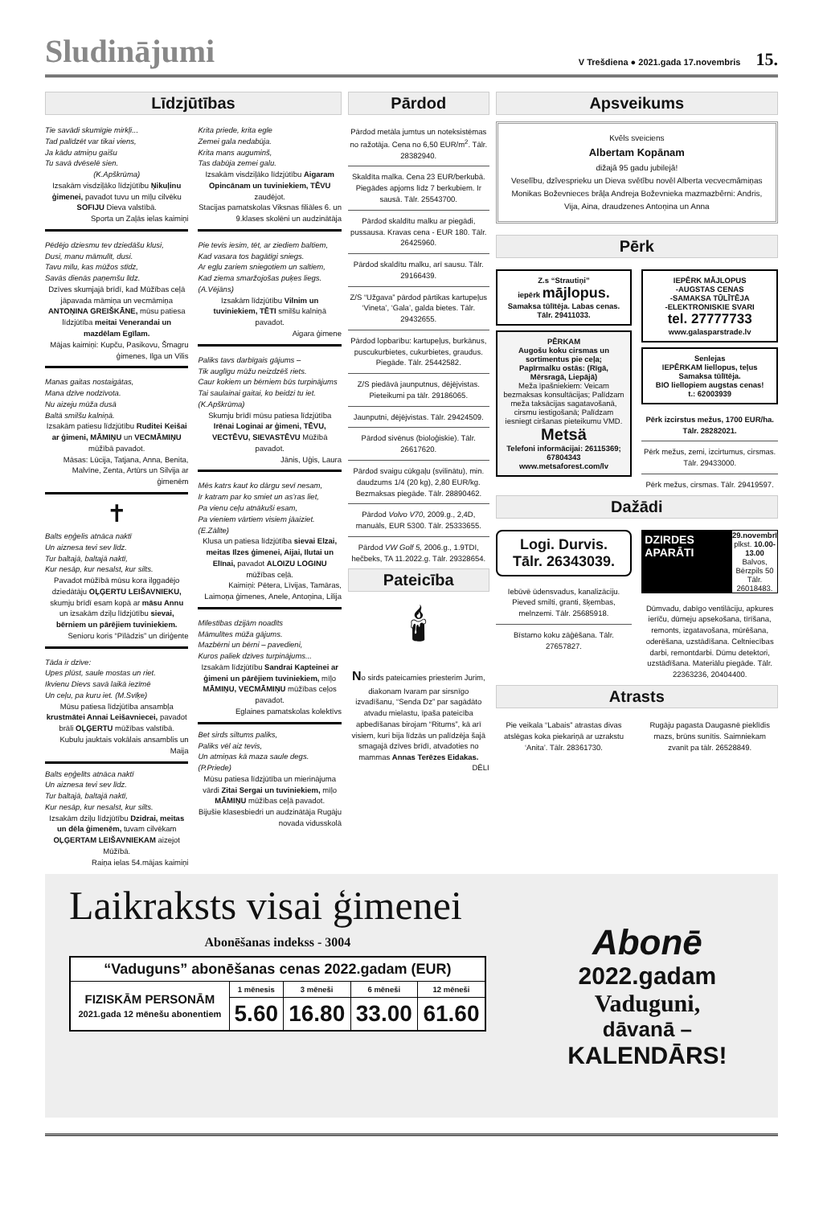Sludinājumi
V Trešdiena ● 2021.gada 17.novembris 15.
Līdzjūtības
Tie savādi skumīgie mirkļi...
Tad palīdzēt var tikai viens,
Ja kādu atmiņu gaišu
Tu savā dvēselē sien.
(K.Apškrūma)
Izsakām visdziļāko līdzjūtību Ņikuļinu ģimenei, pavadot tuvu un mīļu cilvēku SOFIJU Dieva valstībā.
Sporta un Zaļās ielas kaimiņi
Pēdējo dziesmu tev dziedāšu klusi,
Dusi, manu māmulīt, dusi.
Tavu mīlu, kas mūžos stīdz,
Savās dienās paņemšu līdz.
Dzīves skumjajā brīdī, kad Mūžības ceļā jāpavada māmiņa un vecmāmiņa ANTOŅINA GREIŠKĀNE, mūsu patiesa līdzjūtība meitai Venerandai un mazdēlam Egīlam.
Mājas kaimiņi: Kupču, Pasikovu, Šmagru ģimenes, Ilga un Vilis
Manas gaitas nostaigātas,
Mana dzīve nodzīvota.
Nu aizeju mūža dusā
Baltā smilšu kalniņā.
Izsakām patiesu līdzjūtību Ruditei Keišai ar ģimeni, MĀMIŅU un VECMĀMIŅU mūžībā pavadot.
Māsas: Lūcija, Tatjana, Anna, Benita, Malvīne, Zenta, Artūrs un Silvija ar ģimenēm
✝
Balts eņģelis atnāca naktī
Un aiznesa tevi sev līdz.
Tur baltajā, baltajā naktī,
Kur nesāp, kur nesalst, kur silts.
Pavadot mūžībā mūsu kora ilggadējo dziedātāju OĻĢERTU LEIŠAVNIEKU, skumju brīdī esam kopā ar māsu Annu un izsakām dziļu līdzjūtību sievai, bērniem un pārējiem tuviniekiem.
Senioru koris “Pīlādzis” un diriģente
Tāda ir dzīve:
Upes plūst, saule mostas un riet.
Ikvienu Dievs savā laikā iezīmē
Un ceļu, pa kuru iet. (M.Svīķe)
Mūsu patiesa līdzjūtība ansambļa krustmātei Annai Leišavniecei, pavadot brāli OĻĢERTU mūžības valstībā.
Kubulu jauktais vokālais ansamblis un Maija
Balts eņģelīts atnāca naktī
Un aiznesa tevi sev līdz.
Tur baltajā, baltajā naktī,
Kur nesāp, kur nesalst, kur silts.
Izsakām dziļu līdzjūtību Dzidrai, meitas un dēla ģimenēm, tuvam cilvēkam OĻĢERTAM LEIŠAVNIEKAM aizejot Mūžībā.
Raiņa ielas 54.mājas kaimiņi
Krita priede, krita egle
Zemei gala nedabūja.
Krita mans auguminš,
Tas dabūja zemei galu.
Izsakām visdziļāko līdzjūtību Aigaram Opincānam un tuviniekiem, TĒVU zaudējot.
Stacijas pamatskolas Viksnas filiāles 6. un 9.klases skolēni un audzinātāja
Pie tevis iesim, tēt, ar ziediem baltiem,
Kad vasara tos bagātīgi sniegs.
Ar egļu zariem sniegotiem un saltiem,
Kad ziema smaržojošas puķes liegs. (A.Vējāns)
Izsakām līdzjūtību Vilnim un tuviniekiem, TĒTI smilšu kalniņā pavadot.
Aigara ģimene
Paliks tavs darbīgais gājums –
Tik auglīgu mūžu neizdzēš riets.
Caur kokiem un bērniem būs turpinājums
Tai saulainai gaitai, ko beidzi tu iet. (K.Apškrūma)
Skumju brīdī mūsu patiesa līdzjūtība Irēnai Loginai ar ģimeni, TĒVU, VECTĒVU, SIEVASTĒVU Mūžībā pavadot.
Jānis, Uģis, Laura
Mēs katrs kaut ko dārgu sevī nesam,
Ir katram par ko smiet un as’ras liet,
Pa vienu ceļu atnākuši esam,
Pa vieniem vārtiem visiem jāaiziet. (E.Zālīte)
Klusa un patiesa līdzjūtība sievai Elzai, meitas Ilzes ģimenei, Aijai, Ilutai un Elīnai, pavadot ALOIZU LOGINU mūžības ceļā.
Kaimiņi: Pētera, Līvijas, Tamāras, Laimoņa ģimenes, Anele, Antoņina, Lilija
Mīlestības dzijām noadīts
Māmulītes mūža gājums.
Mazbērni un bērni – pavedieni,
Kuros paliek dzīves turpinājums...
Izsakām līdzjūtību Sandrai Kapteinei ar ģimeni un pārējiem tuviniekiem, mīļo MĀMIŅU, VECMĀMIŅU mūžības ceļos pavadot.
Eglaines pamatskolas kolektīvs
Bet sirds siltums paliks,
Paliks vēl aiz tevis,
Un atmiņas kā maza saule degs. (P.Priede)
Mūsu patiesa līdzjūtība un mierinājuma vārdi Zitai Sergai un tuviniekiem, mīļo MĀMIŅU mūžības ceļā pavadot.
Bijušie klasesbiedri un audzinātāja Rugāju novada vidusskolā
Pārdod
Pārdod metāla jumtus un noteksistēmas no ražotāja. Cena no 6,50 EUR/m<sup>2</sup>. Tālr. 28382940.
Skaldīta malka. Cena 23 EUR/berkubā. Piegādes apjoms līdz 7 berkubiem. Ir sausā. Tālr. 25543700.
Pārdod skaldītu malku ar piegādi, pussausa. Kravas cena - EUR 180. Tālr. 26425960.
Pārdod skaldītu malku, arī sausu. Tālr. 29166439.
Z/S “Užgava” pārdod pārtikas kartupeļus ‘Vineta’, ‘Gala’, galda bietes. Tālr. 29432655.
Pārdod lopbarību: kartupeļus, burkānus, puscukurbietes, cukurbietes, graudus. Piegāde. Tālr. 25442582.
Z/S piedāvā jaunputnus, dējējvistas. Pieteikumi pa tālr. 29186065.
Jaunputni, dējējvistas. Tālr. 29424509.
Pārdod sivēnus (bioloģiskie). Tālr. 26617620.
Pārdod svaigu cūkgaļu (svilinātu), min. daudzums 1/4 (20 kg), 2,80 EUR/kg. Bezmaksas piegāde. Tālr. 28890462.
Pārdod Volvo V70, 2009.g., 2,4D, manuāls, EUR 5300. Tālr. 25333655.
Pārdod VW Golf 5, 2006.g., 1.9TDI, hečbeks, TA 11.2022.g. Tālr. 29328654.
Pateicība
🕯
No sirds pateicamies priesterim Jurim, diakonam Ivaram par sirsnīgo izvadīšanu, “Senda Dz” par sagādāto atvadu mielastu, īpaša pateicība apbedīšanas birojam “Ritums”, kā arī visiem, kuri bija līdzās un palīdzēja šajā smagajā dzīves brīdī, atvadoties no mammas Annas Terēzes Eidakas.
DĒLI
Apsveikums
Kvēls sveiciens
Albertam Kopānam
dižajā 95 gadu jubilejā!
Veselību, dzīvesprieku un Dieva svētību novēl Alberta vecvecmāmiņas Monikas Boževnieces brāļa Andreja Boževnieka mazmazbērni: Andris, Vija, Aina, draudzenes Antoņina un Anna
Pērk
Z.s “Strautiņi”
iepērk mājlopus.
Samaksa tūlītēja. Labas cenas.
Tālr. 29411033.
PĒRKAM
Augošu koku cirsmas un sortimentus pie ceļa;
Papīrmalku ostās: (Rīgā, Mērsragā, Liepājā)
Meža īpašniekiem: Veicam bezmaksas konsultācijas; Palīdzam meža taksācijas sagatavošanā, cirsmu iestigošanā; Palīdzam iesniegt ciršanas pieteikumu VMD.
Metsä
Telefoni informācijai: 26115369; 67804343
www.metsaforest.com/lv
IEPĒRK MĀJLOPUS
-AUGSTAS CENAS
-SAMAKSA TŪLĪTĒJA
-ELEKTRONISKIE SVARI
tel. 27777733
www.galasparstrade.lv
Senlejas
IEPĒRKAM liellopus, teļus
Samaksa tūlītēja.
BIO liellopiem augstas cenas!
t.: 62003939
Pērk izcirstus mežus, 1700 EUR/ha. Tālr. 28282021.
Pērk mežus, zemi, izcirtumus, cirsmas. Tālr. 29433000.
Pērk mežus, cirsmas. Tālr. 29419597.
Dažādi
Logi. Durvis.
Tālr. 26343039.
Iebūvē ūdensvadus, kanalizāciju. Pieved smilti, granti, šķembas, melnzemi. Tālr. 25685918.
Bīstamo koku zāģēšana. Tālr. 27657827.
DZIRDES APARĀTI
29.novembrī
plkst. 10.00-13.00
Balvos, Bērzpils 50
Tālr. 26018483.
Dūmvadu, dabīgo ventilāciju, apkures ierīču, dūmeju apsekošana, tīrīšana, remonts, izgatavošana, mūrēšana, oderēšana, uzstādīšana. Celtniecības darbi, remontdarbi. Dūmu detektori, uzstādīšana. Materiālu piegāde. Tālr. 22363236, 20404400.
Atrasts
Pie veikala “Labais” atrastas divas atslēgas koka piekariņā ar uzrakstu ‘Anita’. Tālr. 28361730.
Rugāju pagasta Daugasnē pieklīdis mazs, brūns sunītis. Saimniekam zvanīt pa tālr. 26528849.
Laikraksts visai ģimenei
Abonēšanas indekss - 3004
| “Vaduguns” abonēšanas cenas 2022.gadam (EUR) | | | | |
| --- | --- | --- | --- | --- |
| FIZISKĀM PERSONĀM 2021.gada 12 mēnešu abonentiem | 1 mēnesis | 3 mēneši | 6 mēneši | 12 mēneši |
| | 5.60 | 16.80 | 33.00 | 61.60 |
Abonē
2022.gadam
Vaduguni,
dāvanā –
KALENDĀRS!